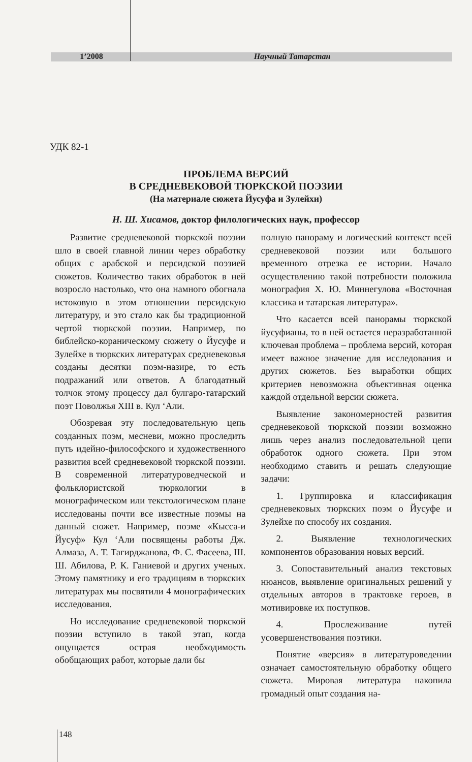1’2008 Научный Татарстан
УДК 82-1
ПРОБЛЕМА ВЕРСИЙ
В СРЕДНЕВЕКОВОЙ ТЮРКСКОЙ ПОЭЗИИ
(На материале сюжета Йусуфа и Зулейхи)
Н. Ш. Хисамов, доктор филологических наук, профессор
Развитие средневековой тюркской поэзии шло в своей главной линии через обработку общих с арабской и персидской поэзией сюжетов. Количество таких обработок в ней возросло настолько, что она намного обогнала истоковую в этом отношении персидскую литературу, и это стало как бы традиционной чертой тюркской поэзии. Например, по библейско-кораническому сюжету о Йусуфе и Зулейхе в тюркских литературах средневековья созданы десятки поэм-назире, то есть подражаний или ответов. А благодатный толчок этому процессу дал булгаро-татарский поэт Поволжья XIII в. Кул ‘Али.
Обозревая эту последовательную цепь созданных поэм, месневи, можно проследить путь идейно-философского и художественного развития всей средневековой тюркской поэзии. В современной литературоведческой и фольклористской тюркологии в монографическом или текстологическом плане исследованы почти все известные поэмы на данный сюжет. Например, поэме «Кысса-и Йусуф» Кул ‘Али посвящены работы Дж. Алмаза, А. Т. Тагирджанова, Ф. С. Фасеева, Ш. Ш. Абилова, Р. К. Ганиевой и других ученых. Этому памятнику и его традициям в тюркских литературах мы посвятили 4 монографических исследования.
Но исследование средневековой тюркской поэзии вступило в такой этап, когда ощущается острая необходимость обобщающих работ, которые дали бы
полную панораму и логический контекст всей средневековой поэзии или большого временного отрезка ее истории. Начало осуществлению такой потребности положила монография Х. Ю. Миннегулова «Восточная классика и татарская литература».
Что касается всей панорамы тюркской йусуфианы, то в ней остается неразработанной ключевая проблема – проблема версий, которая имеет важное значение для исследования и других сюжетов. Без выработки общих критериев невозможна объективная оценка каждой отдельной версии сюжета.
Выявление закономерностей развития средневековой тюркской поэзии возможно лишь через анализ последовательной цепи обработок одного сюжета. При этом необходимо ставить и решать следующие задачи:
1. Группировка и классификация средневековых тюркских поэм о Йусуфе и Зулейхе по способу их создания.
2. Выявление технологических компонентов образования новых версий.
3. Сопоставительный анализ текстовых нюансов, выявление оригинальных решений у отдельных авторов в трактовке героев, в мотивировке их поступков.
4. Прослеживание путей усовершенствования поэтики.
Понятие «версия» в литературоведении означает самостоятельную обработку общего сюжета. Мировая литература накопила громадный опыт создания на-
148